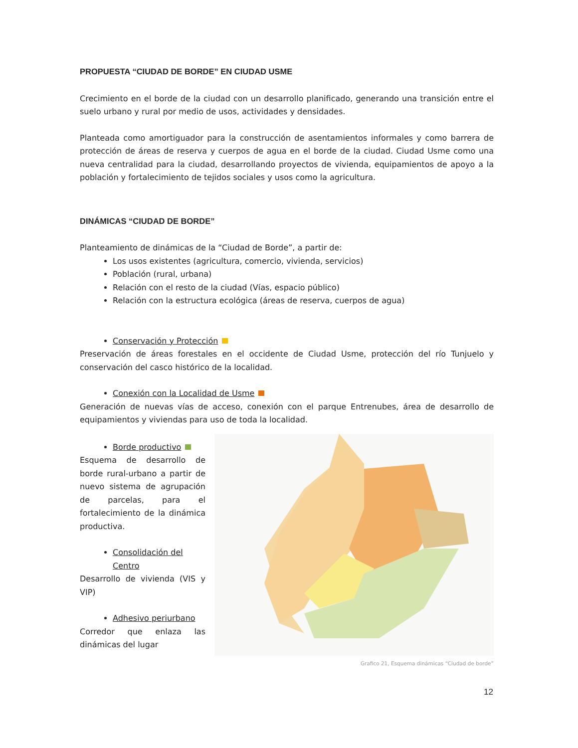PROPUESTA “CIUDAD DE BORDE” EN CIUDAD USME
Crecimiento en el borde de la ciudad con un desarrollo planificado, generando una transición entre el suelo urbano y rural por medio de usos, actividades y densidades.
Planteada como amortiguador para la construcción de asentamientos informales y como barrera de protección de áreas de reserva y cuerpos de agua en el borde de la ciudad. Ciudad Usme como una nueva centralidad para la ciudad, desarrollando proyectos de vivienda, equipamientos de apoyo a la población y fortalecimiento de tejidos sociales y usos como la agricultura.
DINÁMICAS “CIUDAD DE BORDE”
Planteamiento de dinámicas de la “Ciudad de Borde”, a partir de:
Los usos existentes (agricultura, comercio, vivienda, servicios)
Población (rural, urbana)
Relación con el resto de la ciudad (Vías, espacio público)
Relación con la estructura ecológica (áreas de reserva, cuerpos de agua)
Conservación y Protección
Preservación de áreas forestales en el occidente de Ciudad Usme, protección del río Tunjuelo y conservación del casco histórico de la localidad.
Conexión con la Localidad de Usme
Generación de nuevas vías de acceso, conexión con el parque Entrenubes, área de desarrollo de equipamientos y viviendas para uso de toda la localidad.
Borde productivo
Esquema de desarrollo de borde rural-urbano a partir de nuevo sistema de agrupación de parcelas, para el fortalecimiento de la dinámica productiva.
Consolidación del Centro
Desarrollo de vivienda (VIS y VIP)
Adhesivo periurbano
Corredor que enlaza las dinámicas del lugar
Grafico 21, Esquema dinámicas “Ciudad de borde”
12